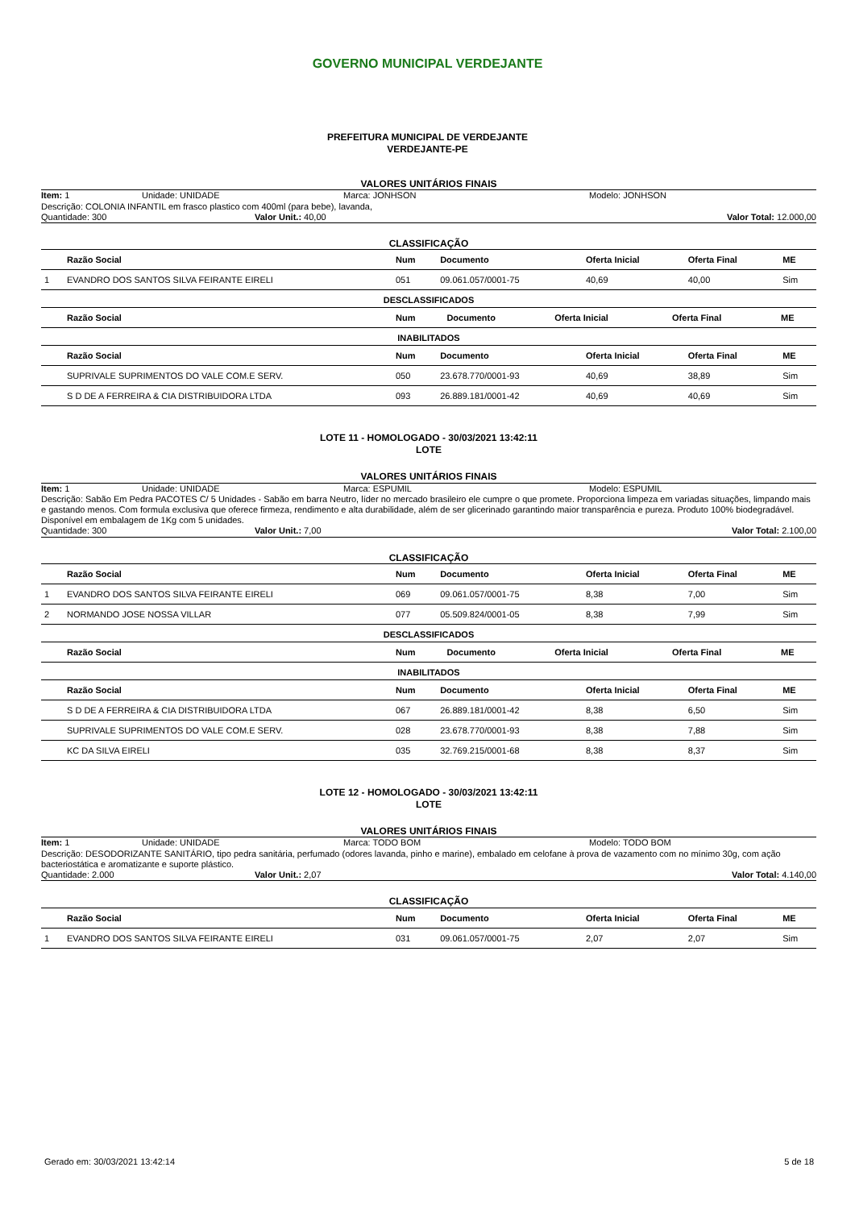GOVERNO MUNICIPAL VERDEJANTE
PREFEITURA MUNICIPAL DE VERDEJANTE
VERDEJANTE-PE
VALORES UNITÁRIOS FINAIS
Item: 1 Unidade: UNIDADE Marca: JONHSON Modelo: JONHSON
Descrição: COLONIA INFANTIL em frasco plastico com 400ml (para bebe), lavanda,
Quantidade: 300 Valor Unit.: 40,00 Valor Total: 12.000,00
CLASSIFICAÇÃO
| | Razão Social | Num | Documento | Oferta Inicial | Oferta Final | ME |
| --- | --- | --- | --- | --- | --- | --- |
| 1 | EVANDRO DOS SANTOS SILVA FEIRANTE EIRELI | 051 | 09.061.057/0001-75 | 40,69 | 40,00 | Sim |
DESCLASSIFICADOS
| | Razão Social | Num | Documento | Oferta Inicial | Oferta Final | ME |
| --- | --- | --- | --- | --- | --- | --- |
INABILITADOS
| | Razão Social | Num | Documento | Oferta Inicial | Oferta Final | ME |
| --- | --- | --- | --- | --- | --- | --- |
| | SUPRIVALE SUPRIMENTOS DO VALE COM.E SERV. | 050 | 23.678.770/0001-93 | 40,69 | 38,89 | Sim |
| | S D DE A FERREIRA & CIA DISTRIBUIDORA LTDA | 093 | 26.889.181/0001-42 | 40,69 | 40,69 | Sim |
LOTE 11 - HOMOLOGADO - 30/03/2021 13:42:11
LOTE
VALORES UNITÁRIOS FINAIS
Item: 1 Unidade: UNIDADE Marca: ESPUMIL Modelo: ESPUMIL
Descrição: Sabão Em Pedra PACOTES C/ 5 Unidades - Sabão em barra Neutro, líder no mercado brasileiro ele cumpre o que promete. Proporciona limpeza em variadas situações, limpando mais e gastando menos. Com formula exclusiva que oferece firmeza, rendimento e alta durabilidade, além de ser glicerinado garantindo maior transparência e pureza. Produto 100% biodegradável. Disponível em embalagem de 1Kg com 5 unidades.
Quantidade: 300 Valor Unit.: 7,00 Valor Total: 2.100,00
CLASSIFICAÇÃO
| | Razão Social | Num | Documento | Oferta Inicial | Oferta Final | ME |
| --- | --- | --- | --- | --- | --- | --- |
| 1 | EVANDRO DOS SANTOS SILVA FEIRANTE EIRELI | 069 | 09.061.057/0001-75 | 8,38 | 7,00 | Sim |
| 2 | NORMANDO JOSE NOSSA VILLAR | 077 | 05.509.824/0001-05 | 8,38 | 7,99 | Sim |
DESCLASSIFICADOS
| | Razão Social | Num | Documento | Oferta Inicial | Oferta Final | ME |
| --- | --- | --- | --- | --- | --- | --- |
INABILITADOS
| | Razão Social | Num | Documento | Oferta Inicial | Oferta Final | ME |
| --- | --- | --- | --- | --- | --- | --- |
| | S D DE A FERREIRA & CIA DISTRIBUIDORA LTDA | 067 | 26.889.181/0001-42 | 8,38 | 6,50 | Sim |
| | SUPRIVALE SUPRIMENTOS DO VALE COM.E SERV. | 028 | 23.678.770/0001-93 | 8,38 | 7,88 | Sim |
| | KC DA SILVA EIRELI | 035 | 32.769.215/0001-68 | 8,38 | 8,37 | Sim |
LOTE 12 - HOMOLOGADO - 30/03/2021 13:42:11
LOTE
VALORES UNITÁRIOS FINAIS
Item: 1 Unidade: UNIDADE Marca: TODO BOM Modelo: TODO BOM
Descrição: DESODORIZANTE SANITÁRIO, tipo pedra sanitária, perfumado (odores lavanda, pinho e marine), embalado em celofane à prova de vazamento com no mínimo 30g, com ação bacteriostática e aromatizante e suporte plástico.
Quantidade: 2.000 Valor Unit.: 2,07 Valor Total: 4.140,00
CLASSIFICAÇÃO
| | Razão Social | Num | Documento | Oferta Inicial | Oferta Final | ME |
| --- | --- | --- | --- | --- | --- | --- |
| 1 | EVANDRO DOS SANTOS SILVA FEIRANTE EIRELI | 031 | 09.061.057/0001-75 | 2,07 | 2,07 | Sim |
Gerado em: 30/03/2021 13:42:14 5 de 18